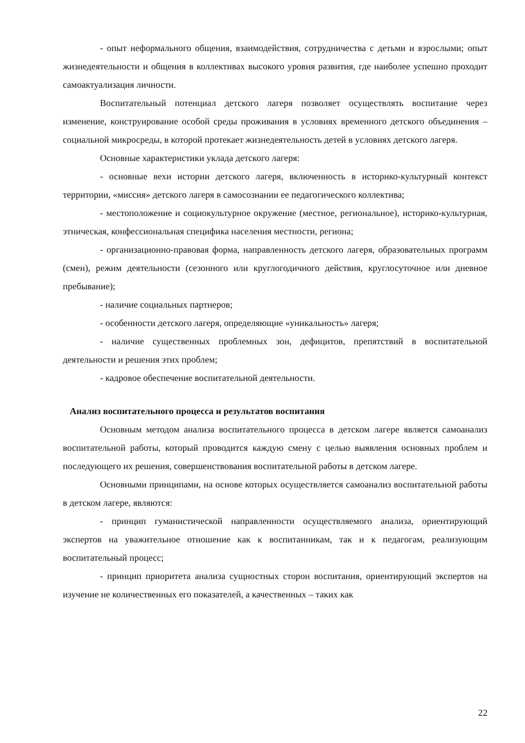- опыт неформального общения, взаимодействия, сотрудничества с детьми и взрослыми; опыт жизнедеятельности и общения в коллективах высокого уровня развития, где наиболее успешно проходит самоактуализация личности.
Воспитательный потенциал детского лагеря позволяет осуществлять воспитание через изменение, конструирование особой среды проживания в условиях временного детского объединения – социальной микросреды, в которой протекает жизнедеятельность детей в условиях детского лагеря.
Основные характеристики уклада детского лагеря:
- основные вехи истории детского лагеря, включенность в историко-культурный контекст территории, «миссия» детского лагеря в самосознании ее педагогического коллектива;
- местоположение и социокультурное окружение (местное, региональное), историко-культурная, этническая, конфессиональная специфика населения местности, региона;
- организационно-правовая форма, направленность детского лагеря, образовательных программ (смен), режим деятельности (сезонного или круглогодичного действия, круглосуточное или дневное пребывание);
- наличие социальных партнеров;
- особенности детского лагеря, определяющие «уникальность» лагеря;
- наличие существенных проблемных зон, дефицитов, препятствий в воспитательной деятельности и решения этих проблем;
- кадровое обеспечение воспитательной деятельности.
Анализ воспитательного процесса и результатов воспитания
Основным методом анализа воспитательного процесса в детском лагере является самоанализ воспитательной работы, который проводится каждую смену с целью выявления основных проблем и последующего их решения, совершенствования воспитательной работы в детском лагере.
Основными принципами, на основе которых осуществляется самоанализ воспитательной работы в детском лагере, являются:
- принцип гуманистической направленности осуществляемого анализа, ориентирующий экспертов на уважительное отношение как к воспитанникам, так и к педагогам, реализующим воспитательный процесс;
- принцип приоритета анализа сущностных сторон воспитания, ориентирующий экспертов на изучение не количественных его показателей, а качественных – таких как
22